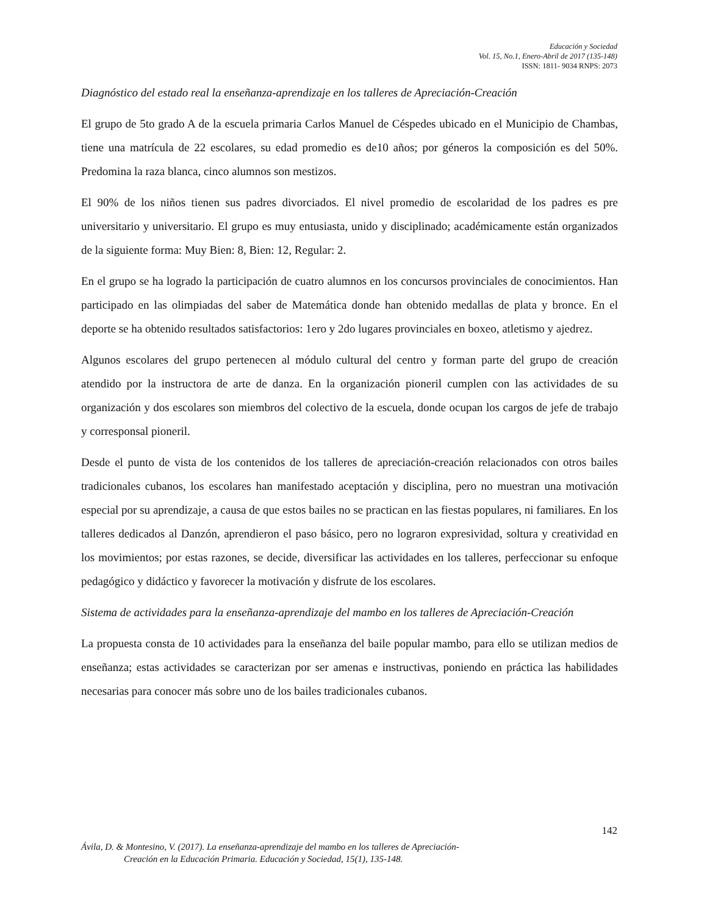Educación y Sociedad
Vol. 15, No.1, Enero-Abril de 2017 (135-148)
ISSN: 1811- 9034 RNPS: 2073
Diagnóstico del estado real la enseñanza-aprendizaje en los talleres de Apreciación-Creación
El grupo de 5to grado A de la escuela primaria Carlos Manuel de Céspedes ubicado en el Municipio de Chambas, tiene una matrícula de 22 escolares, su edad promedio es de10 años; por géneros la composición es del 50%. Predomina la raza blanca, cinco alumnos son mestizos.
El 90% de los niños tienen sus padres divorciados. El nivel promedio de escolaridad de los padres es pre universitario y universitario. El grupo es muy entusiasta, unido y disciplinado; académicamente están organizados de la siguiente forma: Muy Bien: 8, Bien: 12, Regular: 2.
En el grupo se ha logrado la participación de cuatro alumnos en los concursos provinciales de conocimientos. Han participado en las olimpiadas del saber de Matemática donde han obtenido medallas de plata y bronce. En el deporte se ha obtenido resultados satisfactorios: 1ero y 2do lugares provinciales en boxeo, atletismo y ajedrez.
Algunos escolares del grupo pertenecen al módulo cultural del centro y forman parte del grupo de creación atendido por la instructora de arte de danza. En la organización pioneril cumplen con las actividades de su organización y dos escolares son miembros del colectivo de la escuela, donde ocupan los cargos de jefe de trabajo y corresponsal pioneril.
Desde el punto de vista de los contenidos de los talleres de apreciación-creación relacionados con otros bailes tradicionales cubanos, los escolares han manifestado aceptación y disciplina, pero no muestran una motivación especial por su aprendizaje, a causa de que estos bailes no se practican en las fiestas populares, ni familiares. En los talleres dedicados al Danzón, aprendieron el paso básico, pero no lograron expresividad, soltura y creatividad en los movimientos; por estas razones, se decide, diversificar las actividades en los talleres, perfeccionar su enfoque pedagógico y didáctico y favorecer la motivación y disfrute de los escolares.
Sistema de actividades para la enseñanza-aprendizaje del mambo en los talleres de Apreciación-Creación
La propuesta consta de 10 actividades para la enseñanza del baile popular mambo, para ello se utilizan medios de enseñanza; estas actividades se caracterizan por ser amenas e instructivas, poniendo en práctica las habilidades necesarias para conocer más sobre uno de los bailes tradicionales cubanos.
142
Ávila, D. & Montesino, V. (2017). La enseñanza-aprendizaje del mambo en los talleres de Apreciación-
Creación en la Educación Primaria. Educación y Sociedad, 15(1), 135-148.